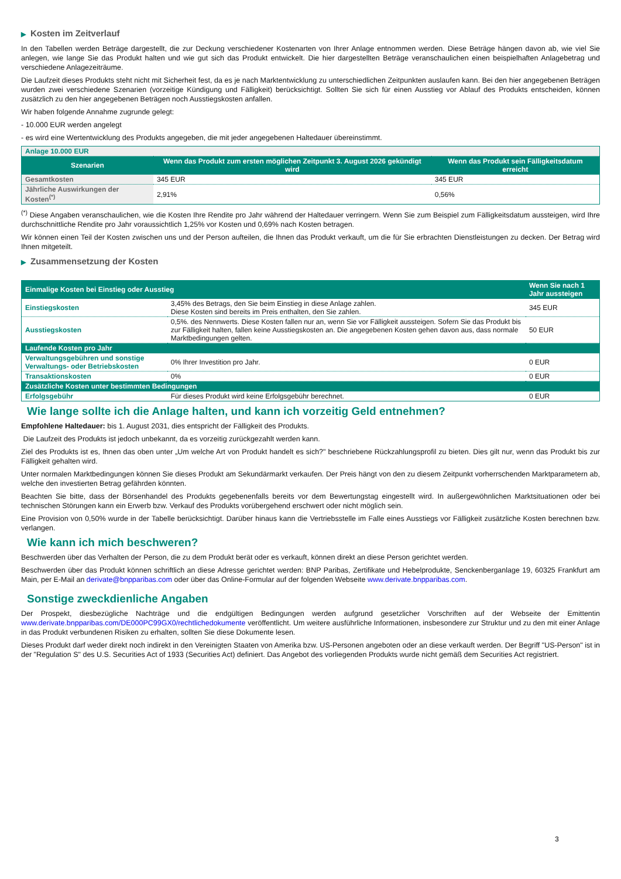▶ Kosten im Zeitverlauf
In den Tabellen werden Beträge dargestellt, die zur Deckung verschiedener Kostenarten von Ihrer Anlage entnommen werden. Diese Beträge hängen davon ab, wie viel Sie anlegen, wie lange Sie das Produkt halten und wie gut sich das Produkt entwickelt. Die hier dargestellten Beträge veranschaulichen einen beispielhaften Anlagebetrag und verschiedene Anlagezeiträume.
Die Laufzeit dieses Produkts steht nicht mit Sicherheit fest, da es je nach Marktentwicklung zu unterschiedlichen Zeitpunkten auslaufen kann. Bei den hier angegebenen Beträgen wurden zwei verschiedene Szenarien (vorzeitige Kündigung und Fälligkeit) berücksichtigt. Sollten Sie sich für einen Ausstieg vor Ablauf des Produkts entscheiden, können zusätzlich zu den hier angegebenen Beträgen noch Ausstiegskosten anfallen.
Wir haben folgende Annahme zugrunde gelegt:
- 10.000 EUR werden angelegt
- es wird eine Wertentwicklung des Produkts angegeben, die mit jeder angegebenen Haltedauer übereinstimmt.
| Anlage 10.000 EUR | | |
| Szenarien | Wenn das Produkt zum ersten möglichen Zeitpunkt 3. August 2026 gekündigt wird | Wenn das Produkt sein Fälligkeitsdatum erreicht |
| Gesamtkosten | 345 EUR | 345 EUR |
| Jährliche Auswirkungen der Kosten<sup>(*)</sup> | 2,91% | 0,56% |
<sup>(*)</sup> Diese Angaben veranschaulichen, wie die Kosten Ihre Rendite pro Jahr während der Haltedauer verringern. Wenn Sie zum Beispiel zum Fälligkeitsdatum aussteigen, wird Ihre durchschnittliche Rendite pro Jahr voraussichtlich 1,25% vor Kosten und 0,69% nach Kosten betragen.
Wir können einen Teil der Kosten zwischen uns und der Person aufteilen, die Ihnen das Produkt verkauft, um die für Sie erbrachten Dienstleistungen zu decken. Der Betrag wird Ihnen mitgeteilt.
▶ Zusammensetzung der Kosten
| Einmalige Kosten bei Einstieg oder Ausstieg | | Wenn Sie nach 1 Jahr aussteigen |
| --- | --- | --- |
| Einstiegskosten | 3,45% des Betrags, den Sie beim Einstieg in diese Anlage zahlen. Diese Kosten sind bereits im Preis enthalten, den Sie zahlen. | 345 EUR |
| Ausstiegskosten | 0,5%. des Nennwerts. Diese Kosten fallen nur an, wenn Sie vor Fälligkeit aussteigen. Sofern Sie das Produkt bis zur Fälligkeit halten, fallen keine Ausstiegskosten an. Die angegebenen Kosten gehen davon aus, dass normale Marktbedingungen gelten. | 50 EUR |
| Laufende Kosten pro Jahr | | |
| Verwaltungsgebühren und sonstige Verwaltungs- oder Betriebskosten | 0% Ihrer Investition pro Jahr. | 0 EUR |
| Transaktionskosten | 0% | 0 EUR |
| Zusätzliche Kosten unter bestimmten Bedingungen | | |
| Erfolgsgebühr | Für dieses Produkt wird keine Erfolgsgebühr berechnet. | 0 EUR |
Wie lange sollte ich die Anlage halten, und kann ich vorzeitig Geld entnehmen?
Empfohlene Haltedauer: bis 1. August 2031, dies entspricht der Fälligkeit des Produkts.
Die Laufzeit des Produkts ist jedoch unbekannt, da es vorzeitig zurückgezahlt werden kann.
Ziel des Produkts ist es, Ihnen das oben unter „Um welche Art von Produkt handelt es sich?" beschriebene Rückzahlungsprofil zu bieten. Dies gilt nur, wenn das Produkt bis zur Fälligkeit gehalten wird.
Unter normalen Marktbedingungen können Sie dieses Produkt am Sekundärmarkt verkaufen. Der Preis hängt von den zu diesem Zeitpunkt vorherrschenden Marktparametern ab, welche den investierten Betrag gefährden könnten.
Beachten Sie bitte, dass der Börsenhandel des Produkts gegebenenfalls bereits vor dem Bewertungstag eingestellt wird. In außergewöhnlichen Marktsituationen oder bei technischen Störungen kann ein Erwerb bzw. Verkauf des Produkts vorübergehend erschwert oder nicht möglich sein.
Eine Provision von 0,50% wurde in der Tabelle berücksichtigt. Darüber hinaus kann die Vertriebsstelle im Falle eines Ausstiegs vor Fälligkeit zusätzliche Kosten berechnen bzw. verlangen.
Wie kann ich mich beschweren?
Beschwerden über das Verhalten der Person, die zu dem Produkt berät oder es verkauft, können direkt an diese Person gerichtet werden.
Beschwerden über das Produkt können schriftlich an diese Adresse gerichtet werden: BNP Paribas, Zertifikate und Hebelprodukte, Senckenberganlage 19, 60325 Frankfurt am Main, per E-Mail an derivate@bnpparibas.com oder über das Online-Formular auf der folgenden Webseite www.derivate.bnpparibas.com.
Sonstige zweckdienliche Angaben
Der Prospekt, diesbezügliche Nachträge und die endgültigen Bedingungen werden aufgrund gesetzlicher Vorschriften auf der Webseite der Emittentin www.derivate.bnpparibas.com/DE000PC99GX0/rechtlichedokumente veröffentlicht. Um weitere ausführliche Informationen, insbesondere zur Struktur und zu den mit einer Anlage in das Produkt verbundenen Risiken zu erhalten, sollten Sie diese Dokumente lesen.
Dieses Produkt darf weder direkt noch indirekt in den Vereinigten Staaten von Amerika bzw. US-Personen angeboten oder an diese verkauft werden. Der Begriff "US-Person" ist in der "Regulation S" des U.S. Securities Act of 1933 (Securities Act) definiert. Das Angebot des vorliegenden Produkts wurde nicht gemäß dem Securities Act registriert.
3